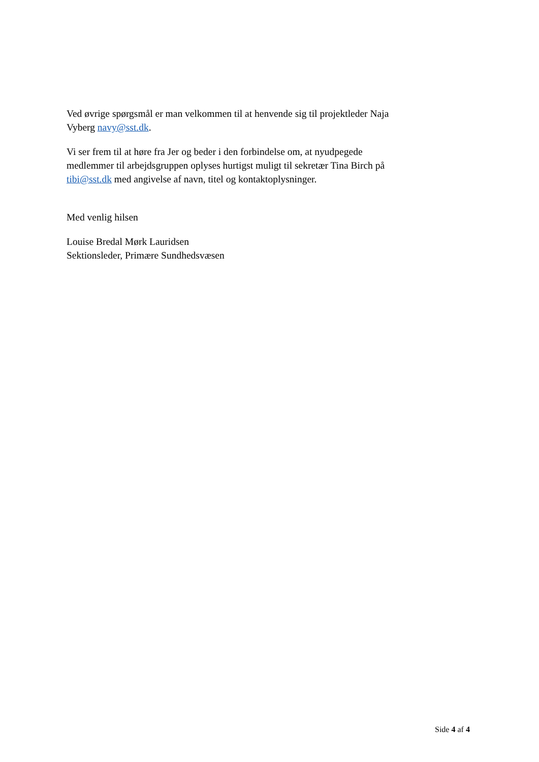Ved øvrige spørgsmål er man velkommen til at henvende sig til projektleder Naja Vyberg navy@sst.dk.
Vi ser frem til at høre fra Jer og beder i den forbindelse om, at nyudpegede medlemmer til arbejdsgruppen oplyses hurtigst muligt til sekretær Tina Birch på tibi@sst.dk med angivelse af navn, titel og kontaktoplysninger.
Med venlig hilsen
Louise Bredal Mørk Lauridsen
Sektionsleder, Primære Sundhedsvæsen
Side 4 af 4